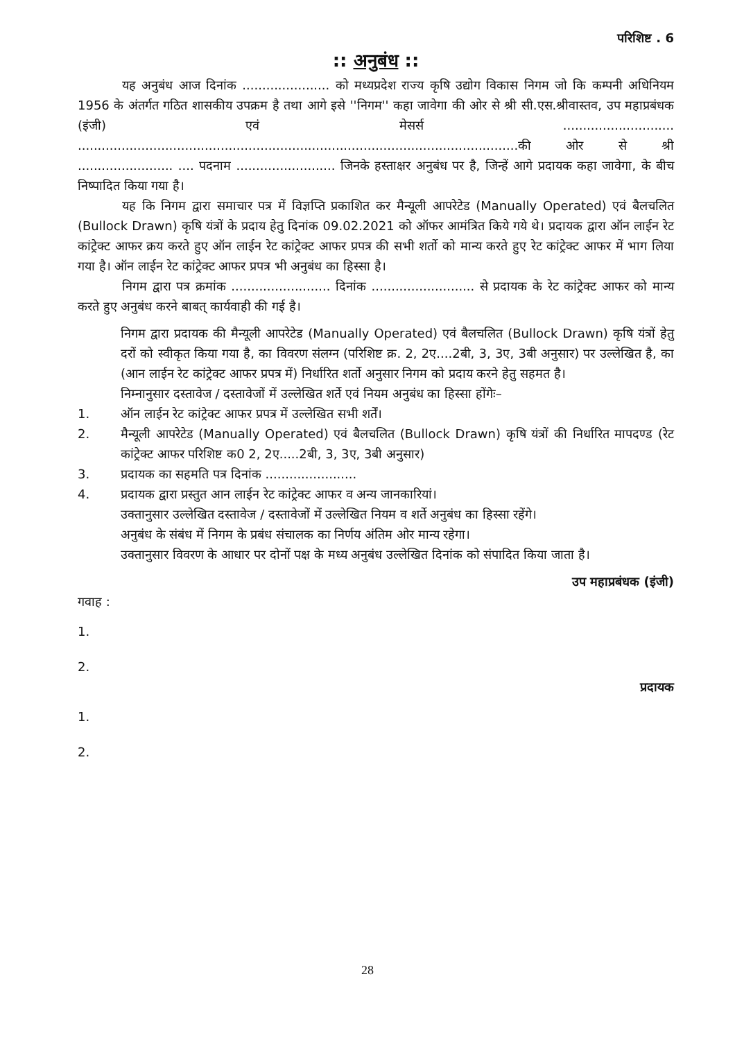परिशिष्ट . 6
:: अनुबंध ::
यह अनुबंध आज दिनांक ...................... को मध्यप्रदेश राज्य कृषि उद्योग विकास निगम जो कि कम्पनी अधिनियम 1956 के अंतर्गत गठित शासकीय उपक्रम है तथा आगे इसे ''निगम'' कहा जावेगा की ओर से श्री सी.एस.श्रीवास्तव, उप महाप्रबंधक (इंजी) एवं मेसर्स ............................ ...............................................................................................................की ओर से श्री ........................ .... पदनाम ......................... जिनके हस्ताक्षर अनुबंध पर है, जिन्हें आगे प्रदायक कहा जावेगा, के बीच निष्पादित किया गया है।
यह कि निगम द्वारा समाचार पत्र में विज्ञप्ति प्रकाशित कर मैन्यूली आपरेटेड (Manually Operated) एवं बैलचलित (Bullock Drawn) कृषि यंत्रों के प्रदाय हेतु दिनांक 09.02.2021 को ऑफर आमंत्रित किये गये थे। प्रदायक द्वारा ऑन लाईन रेट कांट्रेक्ट आफर क्रय करते हुए ऑन लाईन रेट कांट्रेक्ट आफर प्रपत्र की सभी शर्तो को मान्य करते हुए रेट कांट्रेक्ट आफर में भाग लिया गया है। ऑन लाईन रेट कांट्रेक्ट आफर प्रपत्र भी अनुबंध का हिस्सा है।
निगम द्वारा पत्र क्रमांक ......................... दिनांक .......................... से प्रदायक के रेट कांट्रेक्ट आफर को मान्य करते हुए अनुबंध करने बाबत् कार्यवाही की गई है।
निगम द्वारा प्रदायक की मैन्यूली आपरेटेड (Manually Operated) एवं बैलचलित (Bullock Drawn) कृषि यंत्रों हेतु दरों को स्वीकृत किया गया है, का विवरण संलग्न (परिशिष्ट क्र. 2, 2ए....2बी, 3, 3ए, 3बी अनुसार) पर उल्लेखित है, का (आन लाईन रेट कांट्रेक्ट आफर प्रपत्र में) निर्धारित शर्तो अनुसार निगम को प्रदाय करने हेतु सहमत है।
निम्नानुसार दस्तावेज / दस्तावेजों में उल्लेखित शर्ते एवं नियम अनुबंध का हिस्सा होंगेः–
1. ऑन लाईन रेट कांट्रेक्ट आफर प्रपत्र में उल्लेखित सभी शर्तें।
2. मैन्यूली आपरेटेड (Manually Operated) एवं बैलचलित (Bullock Drawn) कृषि यंत्रों की निर्धारित मापदण्ड (रेट कांट्रेक्ट आफर परिशिष्ट क0 2, 2ए.....2बी, 3, 3ए, 3बी अनुसार)
3. प्रदायक का सहमति पत्र दिनांक .......................
4. प्रदायक द्वारा प्रस्तुत आन लाईन रेट कांट्रेक्ट आफर व अन्य जानकारियां।
उक्तानुसार उल्लेखित दस्तावेज / दस्तावेजों में उल्लेखित नियम व शर्ते अनुबंध का हिस्सा रहेंगे।
अनुबंध के संबंध में निगम के प्रबंध संचालक का निर्णय अंतिम ओर मान्य रहेगा।
उक्तानुसार विवरण के आधार पर दोनों पक्ष के मध्य अनुबंध उल्लेखित दिनांक को संपादित किया जाता है।
उप महाप्रबंधक (इंजी)
गवाह :
1.
2.
प्रदायक
1.
2.
28